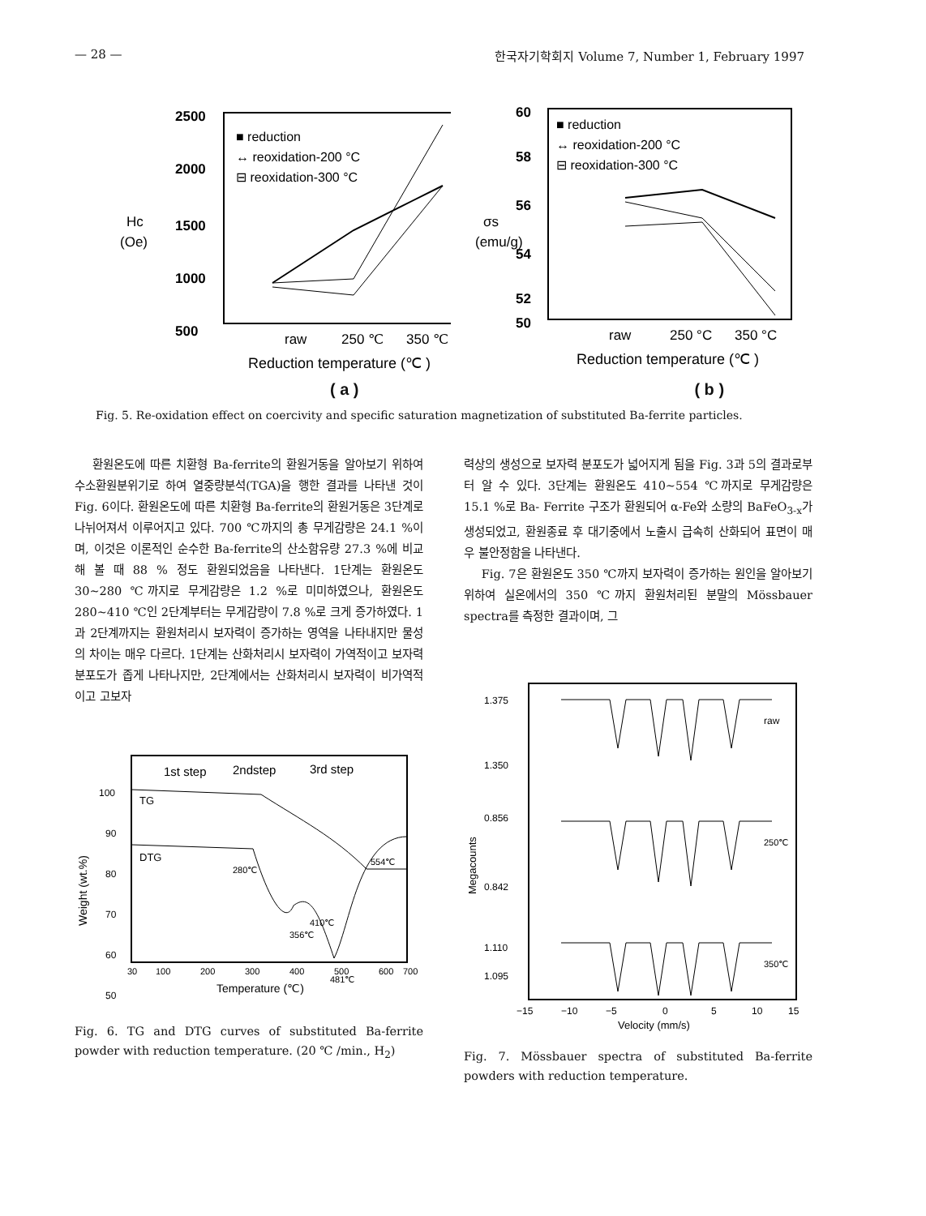— 28 — 한국자기학회지 Volume 7, Number 1, February 1997
2500
2000
1500
1000
500
Hc
(Oe)
■ reduction
↔ reoxidation-200 °C
⊟ reoxidation-300 °C
raw
250 ℃
350 ℃
Reduction temperature (℃ )
60
58
56
54
52
50
σs
(emu/g)
■ reduction
↔ reoxidation-200 °C
⊟ reoxidation-300 °C
raw
250 °C
350 °C
Reduction temperature (℃ )
( a ) ( b )
Fig. 5. Re-oxidation effect on coercivity and specific saturation magnetization of substituted Ba-ferrite particles.
환원온도에 따른 치환형 Ba-ferrite의 환원거동을 알아보기 위하여 수소환원분위기로 하여 열중량분석(TGA)을 행한 결과를 나타낸 것이 Fig. 6이다. 환원온도에 따른 치환형 Ba-ferrite의 환원거동은 3단계로 나뉘어져서 이루어지고 있다. 700 ℃까지의 총 무게감량은 24.1 %이며, 이것은 이론적인 순수한 Ba-ferrite의 산소함유량 27.3 %에 비교해 볼 때 88 % 정도 환원되었음을 나타낸다. 1단계는 환원온도 30~280 ℃까지로 무게감량은 1.2 %로 미미하였으나, 환원온도 280~410 ℃인 2단계부터는 무게감량이 7.8 %로 크게 증가하였다. 1과 2단계까지는 환원처리시 보자력이 증가하는 영역을 나타내지만 물성의 차이는 매우 다르다. 1단계는 산화처리시 보자력이 가역적이고 보자력 분포도가 좁게 나타나지만, 2단계에서는 산화처리시 보자력이 비가역적이고 고보자
1st step
2ndstep
3rd step
100
90
80
70
60
50
TG
DTG
Weight (wt.%)
280℃
356℃
410℃
481℃
554℃
30
100
200
300
400
500
600
700
Temperature (℃)
Fig. 6. TG and DTG curves of substituted Ba-ferrite powder with reduction temperature. (20 ℃ /min., H<sub>2</sub>)
력상의 생성으로 보자력 분포도가 넓어지게 됨을 Fig. 3과 5의 결과로부터 알 수 있다. 3단계는 환원온도 410~554 ℃까지로 무게감량은 15.1 %로 Ba- Ferrite 구조가 환원되어 α-Fe와 소량의 BaFeO<sub>3-x</sub>가 생성되었고, 환원종료 후 대기중에서 노출시 급속히 산화되어 표면이 매우 불안정함을 나타낸다.
Fig. 7은 환원온도 350 ℃까지 보자력이 증가하는 원인을 알아보기 위하여 실온에서의 350 ℃까지 환원처리된 분말의 Mössbauer spectra를 측정한 결과이며, 그
1.375
1.350
0.856
0.842
1.110
Megacounts
raw
250℃
350℃
1.095
−15
−10
−5
0
5
10
15
Velocity (mm/s)
Fig. 7. Mössbauer spectra of substituted Ba-ferrite powders with reduction temperature.